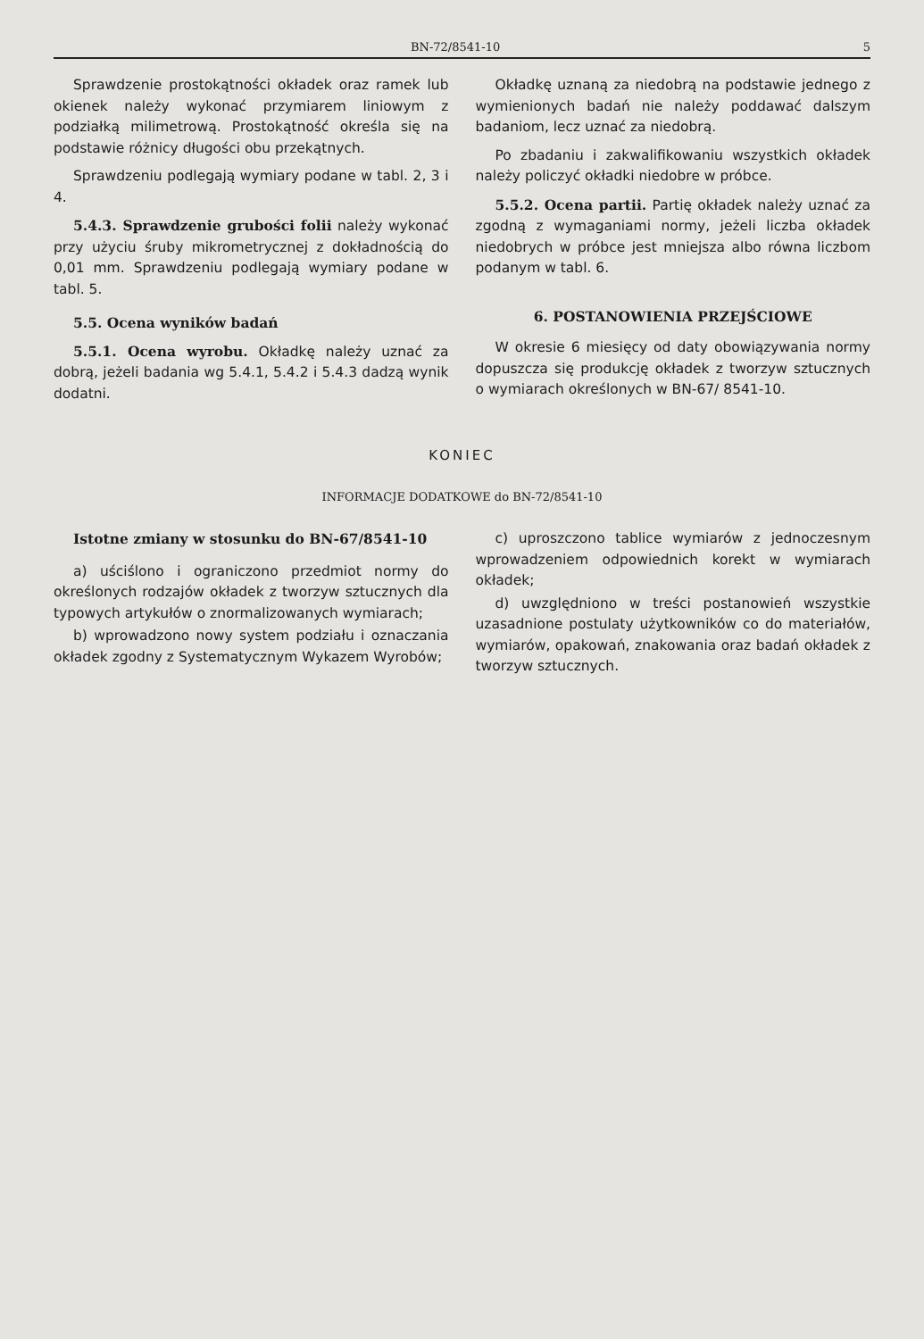BN-72/8541-10 5
Sprawdzenie prostokątności okładek oraz ramek lub okienek należy wykonać przymiarem liniowym z podziałką milimetrową. Prostokątność określa się na podstawie różnicy długości obu przekątnych.
Sprawdzeniu podlegają wymiary podane w tabl. 2, 3 i 4.
5.4.3. Sprawdzenie grubości folii należy wykonać przy użyciu śruby mikrometrycznej z dokładnością do 0,01 mm. Sprawdzeniu podlegają wymiary podane w tabl. 5.
5.5. Ocena wyników badań
5.5.1. Ocena wyrobu. Okładkę należy uznać za dobrą, jeżeli badania wg 5.4.1, 5.4.2 i 5.4.3 dadzą wynik dodatni.
Okładkę uznaną za niedobrą na podstawie jednego z wymienionych badań nie należy poddawać dalszym badaniom, lecz uznać za niedobrą.
Po zbadaniu i zakwalifikowaniu wszystkich okładek należy policzyć okładki niedobre w próbce.
5.5.2. Ocena partii. Partię okładek należy uznać za zgodną z wymaganiami normy, jeżeli liczba okładek niedobrych w próbce jest mniejsza albo równa liczbom podanym w tabl. 6.
6. POSTANOWIENIA PRZEJŚCIOWE
W okresie 6 miesięcy od daty obowiązywania normy dopuszcza się produkcję okładek z tworzyw sztucznych o wymiarach określonych w BN-67/ 8541-10.
KONIEC
INFORMACJE DODATKOWE do BN-72/8541-10
Istotne zmiany w stosunku do BN-67/8541-10
a) uściślono i ograniczono przedmiot normy do określonych rodzajów okładek z tworzyw sztucznych dla typowych artykułów o znormalizowanych wymiarach;
b) wprowadzono nowy system podziału i oznaczania okładek zgodny z Systematycznym Wykazem Wyrobów;
c) uproszczono tablice wymiarów z jednoczesnym wprowadzeniem odpowiednich korekt w wymiarach okładek;
d) uwzględniono w treści postanowień wszystkie uzasadnione postulaty użytkowników co do materiałów, wymiarów, opakowań, znakowania oraz badań okładek z tworzyw sztucznych.